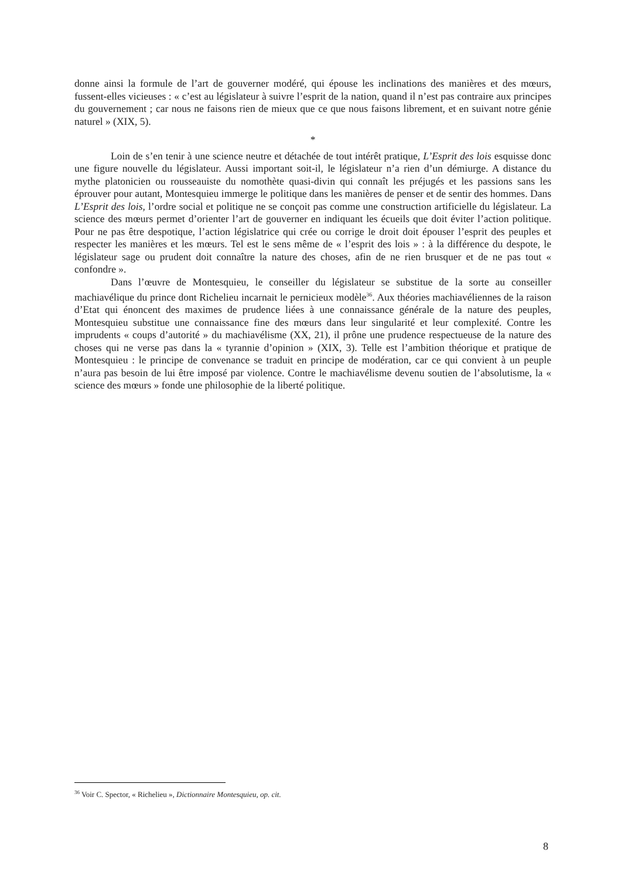donne ainsi la formule de l’art de gouverner modéré, qui épouse les inclinations des manières et des mœurs, fussent-elles vicieuses : « c’est au législateur à suivre l’esprit de la nation, quand il n’est pas contraire aux principes du gouvernement ; car nous ne faisons rien de mieux que ce que nous faisons librement, et en suivant notre génie naturel » (XIX, 5).
*
Loin de s’en tenir à une science neutre et détachée de tout intérêt pratique, L’Esprit des lois esquisse donc une figure nouvelle du législateur. Aussi important soit-il, le législateur n’a rien d’un démiurge. A distance du mythe platonicien ou rousseauiste du nomothète quasi-divin qui connaît les préjugés et les passions sans les éprouver pour autant, Montesquieu immerge le politique dans les manières de penser et de sentir des hommes. Dans L’Esprit des lois, l’ordre social et politique ne se conçoit pas comme une construction artificielle du législateur. La science des mœurs permet d’orienter l’art de gouverner en indiquant les écueils que doit éviter l’action politique. Pour ne pas être despotique, l’action législatrice qui crée ou corrige le droit doit épouser l’esprit des peuples et respecter les manières et les mœurs. Tel est le sens même de « l’esprit des lois » : à la différence du despote, le législateur sage ou prudent doit connaître la nature des choses, afin de ne rien brusquer et de ne pas tout « confondre ».
Dans l’œuvre de Montesquieu, le conseiller du législateur se substitue de la sorte au conseiller machiavélique du prince dont Richelieu incarnait le pernicieux modèle<sup>36</sup>. Aux théories machiavéliennes de la raison d’Etat qui énoncent des maximes de prudence liées à une connaissance générale de la nature des peuples, Montesquieu substitue une connaissance fine des mœurs dans leur singularité et leur complexité. Contre les imprudents « coups d’autorité » du machiavélisme (XX, 21), il prône une prudence respectueuse de la nature des choses qui ne verse pas dans la « tyrannie d’opinion » (XIX, 3). Telle est l’ambition théorique et pratique de Montesquieu : le principe de convenance se traduit en principe de modération, car ce qui convient à un peuple n’aura pas besoin de lui être imposé par violence. Contre le machiavélisme devenu soutien de l’absolutisme, la « science des mœurs » fonde une philosophie de la liberté politique.
<sup>36</sup> Voir C. Spector, « Richelieu », Dictionnaire Montesquieu, op. cit.
8